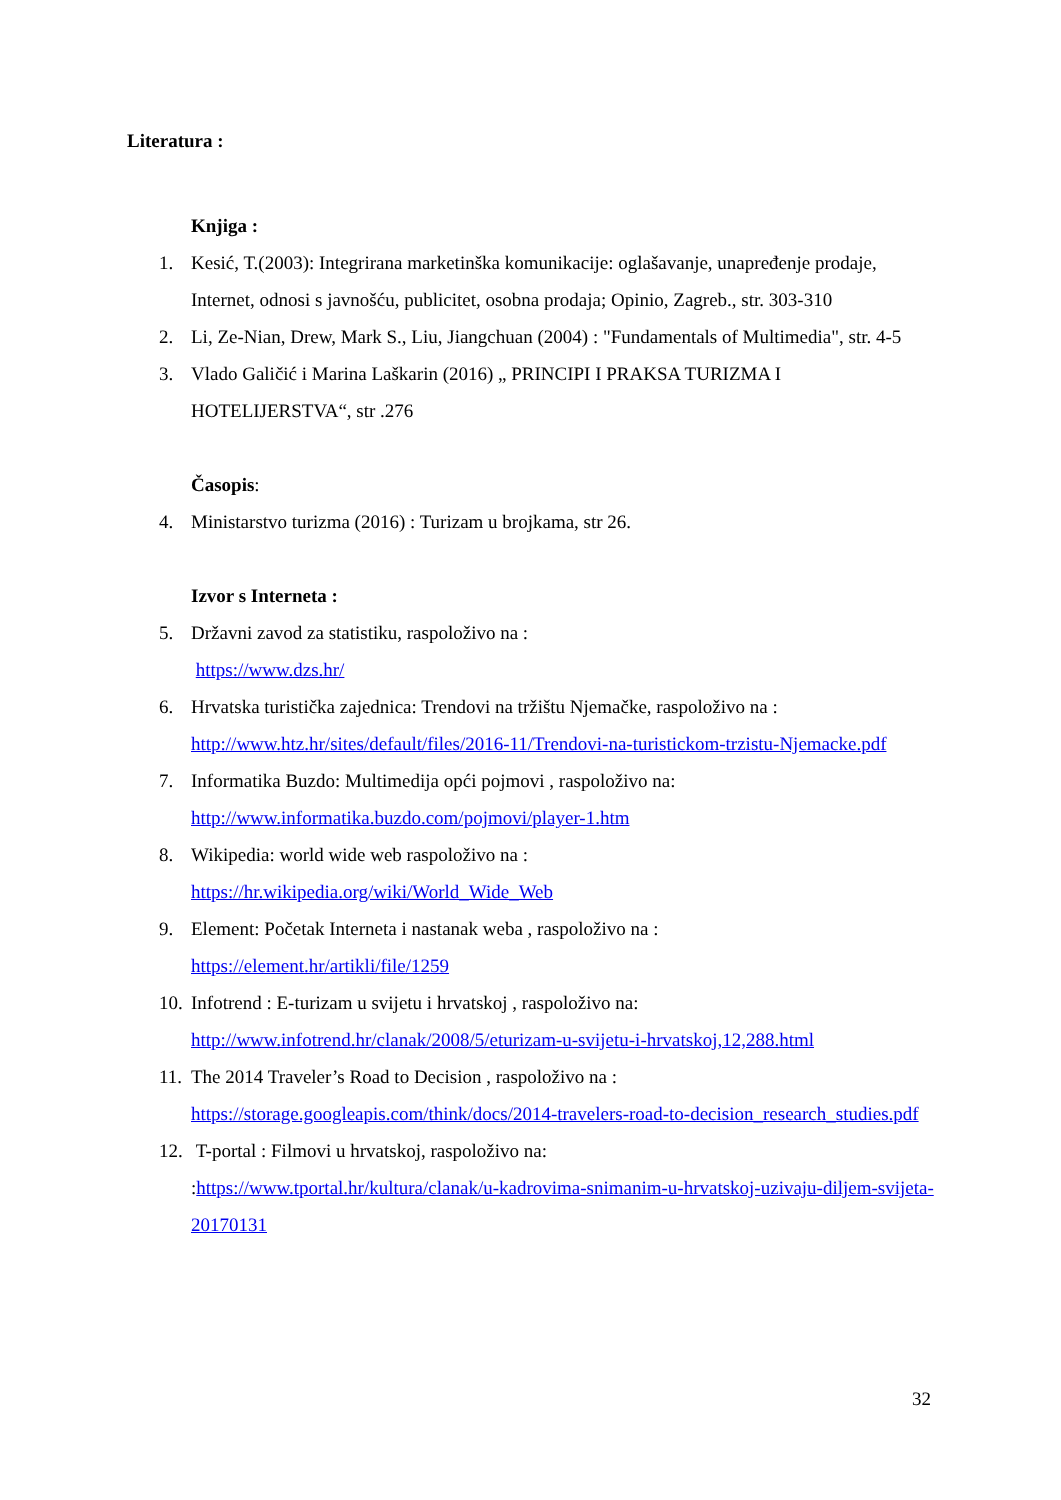Literatura :
Knjiga :
1. Kesić, T.(2003): Integrirana marketinška komunikacije: oglašavanje, unapređenje prodaje, Internet, odnosi s javnošću, publicitet, osobna prodaja; Opinio, Zagreb., str. 303-310
2. Li, Ze-Nian, Drew, Mark S., Liu, Jiangchuan (2004) : "Fundamentals of Multimedia", str. 4-5
3. Vlado Galičić i Marina Laškarin (2016) „ PRINCIPI I PRAKSA TURIZMA I HOTELIJERSTVA“, str .276
Časopis:
4. Ministarstvo turizma (2016) : Turizam u brojkama, str 26.
Izvor s Interneta :
5. Državni zavod za statistiku, raspoloživo na :
https://www.dzs.hr/
6. Hrvatska turistička zajednica: Trendovi na tržištu Njemačke, raspoloživo na : http://www.htz.hr/sites/default/files/2016-11/Trendovi-na-turistickom-trzistu-Njemacke.pdf
7. Informatika Buzdo: Multimedija opći pojmovi , raspoloživo na:
http://www.informatika.buzdo.com/pojmovi/player-1.htm
8. Wikipedia: world wide web raspoloživo na :
https://hr.wikipedia.org/wiki/World_Wide_Web
9. Element: Početak Interneta i nastanak weba , raspoloživo na :
https://element.hr/artikli/file/1259
10. Infotrend : E-turizam u svijetu i hrvatskoj , raspoloživo na:
http://www.infotrend.hr/clanak/2008/5/eturizam-u-svijetu-i-hrvatskoj,12,288.html
11. The 2014 Traveler’s Road to Decision , raspoloživo na :
https://storage.googleapis.com/think/docs/2014-travelers-road-to-decision_research_studies.pdf
12. T-portal : Filmovi u hrvatskoj, raspoloživo na:
:https://www.tportal.hr/kultura/clanak/u-kadrovima-snimanim-u-hrvatskoj-uzivaju-diljem-svijeta-20170131
32